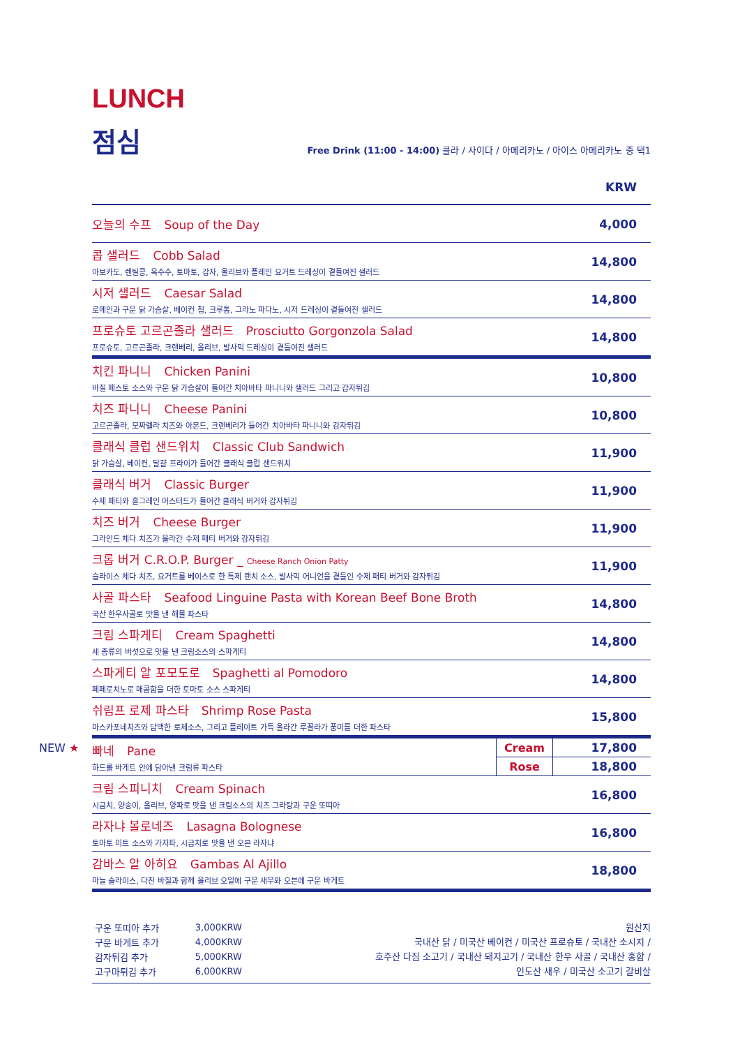LUNCH
점심
Free Drink (11:00 - 14:00) 콜라 / 사이다 / 아메리카노 / 아이스 아메리카노 중 택1
KRW
| 오늘의 수프 Soup of the Day | 4,000 | |
| 콥 샐러드 Cobb Salad 아보카도, 렌틸콩, 옥수수, 토마토, 감자, 올리브와 플레인 요거트 드레싱이 곁들여진 샐러드 | 14,800 | |
| 시저 샐러드 Caesar Salad 로메인과 구운 닭 가슴살, 베이컨 칩, 크루통, 그라노 파다노, 시저 드레싱이 곁들여진 샐러드 | 14,800 | |
| 프로슈토 고르곤졸라 샐러드 Prosciutto Gorgonzola Salad 프로슈토, 고르곤졸라, 크랜베리, 올리브, 발사믹 드레싱이 곁들여진 샐러드 | 14,800 | |
| 치킨 파니니 Chicken Panini 바질 페스토 소스와 구운 닭 가슴살이 들어간 치아바타 파니니와 샐러드 그리고 감자튀김 | 10,800 | |
| 치즈 파니니 Cheese Panini 고르곤졸라, 모짜렐라 치즈와 아몬드, 크랜베리가 들어간 치아바타 파니니와 감자튀김 | 10,800 | |
| 클래식 클럽 샌드위치 Classic Club Sandwich 닭 가슴살, 베이컨, 달걀 프라이가 들어간 클래식 클럽 샌드위치 | 11,900 | |
| 클래식 버거 Classic Burger 수제 패티와 홀그레인 머스터드가 들어간 클래식 버거와 감자튀김 | 11,900 | |
| 치즈 버거 Cheese Burger 그라인드 체다 치즈가 올라간 수제 패티 버거와 감자튀김 | 11,900 | |
| 크롭 버거 C.R.O.P. Burger _ Cheese Ranch Onion Patty 슬라이스 체다 치즈, 요거트를 베이스로 한 특제 랜치 소스, 발사믹 어니언을 곁들인 수제 패티 버거와 감자튀김 | 11,900 | |
| 사골 파스타 Seafood Linguine Pasta with Korean Beef Bone Broth 국산 한우사골로 맛을 낸 해물 파스타 | 14,800 | |
| 크림 스파게티 Cream Spaghetti 세 종류의 버섯으로 맛을 낸 크림소스의 스파게티 | 14,800 | |
| 스파게티 알 포모도로 Spaghetti al Pomodoro 페페로치노로 매콤함을 더한 토마토 소스 스파게티 | 14,800 | |
| 쉬림프 로제 파스타 Shrimp Rose Pasta 마스카포네치즈와 담백한 로제소스, 그리고 플레이트 가득 올라간 루꼴라가 풍미를 더한 파스타 | 15,800 | |
| NEW ★ 빠네 Pane 하드롤 바게트 안에 담아낸 크림류 파스타 | Cream | 17,800 |
| | Rose | 18,800 |
| 크림 스피니치 Cream Spinach 시금치, 양송이, 올리브, 양파로 맛을 낸 크림소스의 치즈 그라탕과 구운 또띠아 | 16,800 | |
| 라자냐 볼로네즈 Lasagna Bolognese 토마토 미트 소스와 가지파, 시금치로 맛을 낸 오븐 라자냐 | 16,800 | |
| 감바스 알 아히요 Gambas Al Ajillo 마늘 슬라이스, 다진 바질과 함께 올리브 오일에 구운 새우와 오븐에 구운 바게트 | 18,800 | |
| 구운 또띠아 추가 | 3,000KRW |
| 구운 바게트 추가 | 4,000KRW |
| 감자튀김 추가 | 5,000KRW |
| 고구마튀김 추가 | 6,000KRW |
원산지
국내산 닭 / 미국산 베이컨 / 미국산 프로슈토 / 국내산 소시지 /
호주산 다짐 소고기 / 국내산 돼지고기 / 국내산 한우 사골 / 국내산 홍합 /
인도산 새우 / 미국산 소고기 갈비살